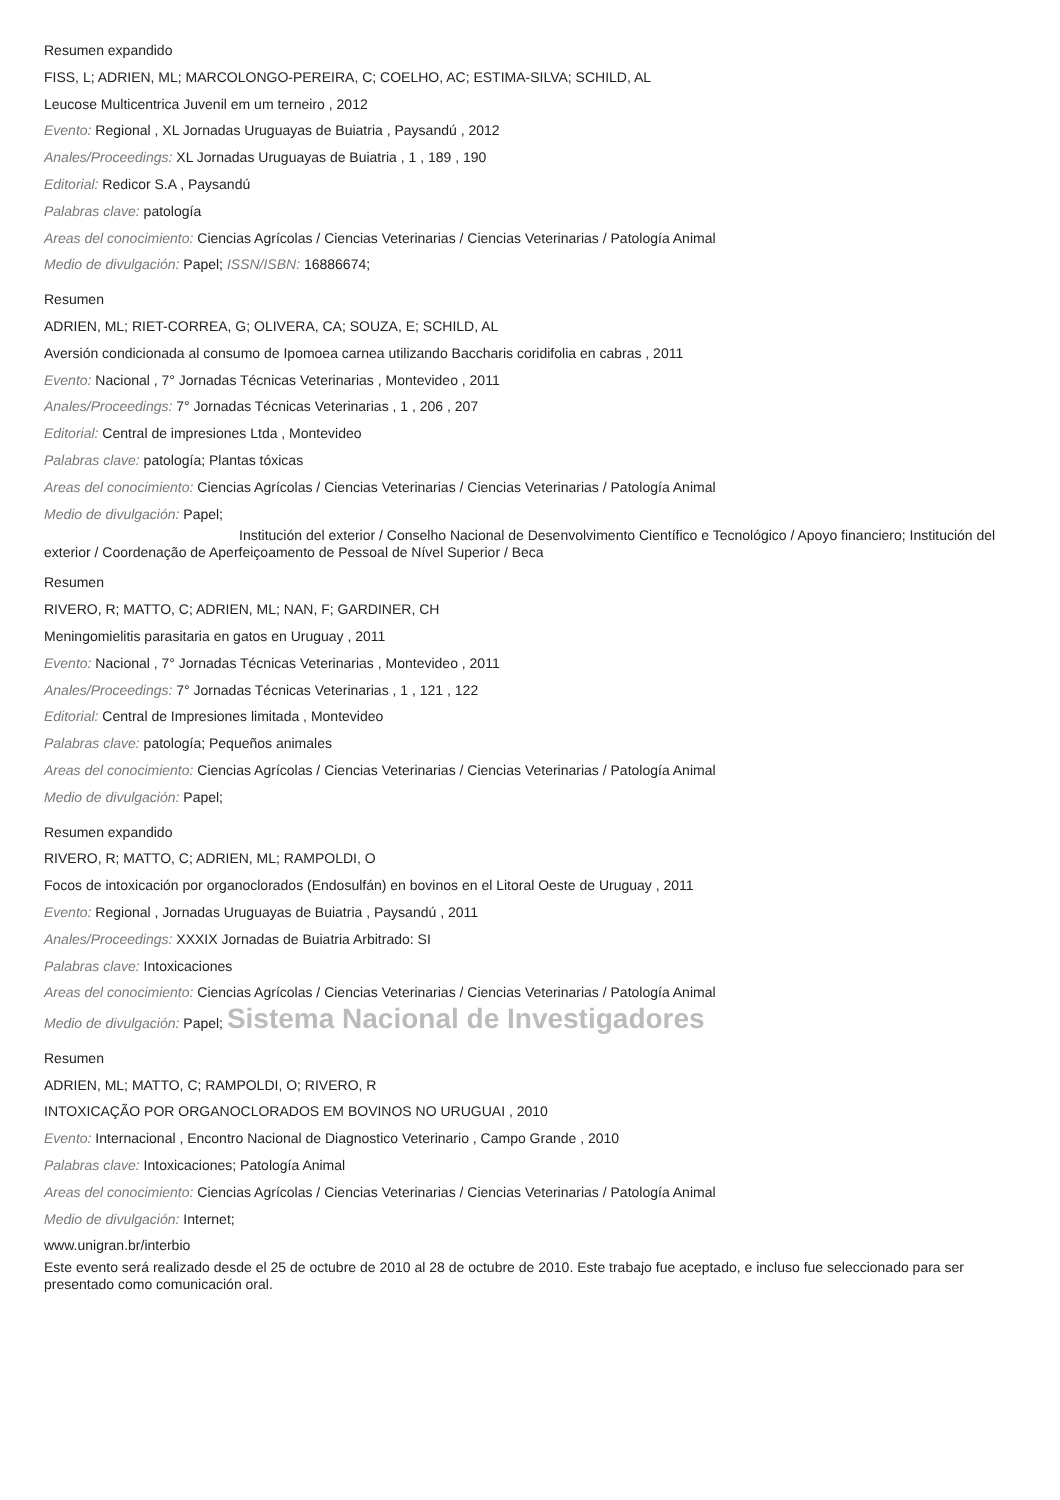Resumen expandido
FISS, L; ADRIEN, ML; MARCOLONGO-PEREIRA, C; COELHO, AC; ESTIMA-SILVA; SCHILD, AL
Leucose Multicentrica Juvenil em um terneiro , 2012
Evento: Regional , XL Jornadas Uruguayas de Buiatria , Paysandú , 2012
Anales/Proceedings: XL Jornadas Uruguayas de Buiatria , 1 , 189 , 190
Editorial: Redicor S.A , Paysandú
Palabras clave: patología
Areas del conocimiento: Ciencias Agrícolas / Ciencias Veterinarias / Ciencias Veterinarias / Patología Animal
Medio de divulgación: Papel; ISSN/ISBN: 16886674;
Resumen
ADRIEN, ML; RIET-CORREA, G; OLIVERA, CA; SOUZA, E; SCHILD, AL
Aversión condicionada al consumo de Ipomoea carnea utilizando Baccharis coridifolia en cabras , 2011
Evento: Nacional , 7° Jornadas Técnicas Veterinarias , Montevideo , 2011
Anales/Proceedings: 7° Jornadas Técnicas Veterinarias , 1 , 206 , 207
Editorial: Central de impresiones Ltda , Montevideo
Palabras clave: patología; Plantas tóxicas
Areas del conocimiento: Ciencias Agrícolas / Ciencias Veterinarias / Ciencias Veterinarias / Patología Animal
Medio de divulgación: Papel;
Institución del exterior / Conselho Nacional de Desenvolvimento Científico e Tecnológico / Apoyo financiero; Institución del exterior / Coordenação de Aperfeiçoamento de Pessoal de Nível Superior / Beca
Resumen
RIVERO, R; MATTO, C; ADRIEN, ML; NAN, F; GARDINER, CH
Meningomielitis parasitaria en gatos en Uruguay , 2011
Evento: Nacional , 7° Jornadas Técnicas Veterinarias , Montevideo , 2011
Anales/Proceedings: 7° Jornadas Técnicas Veterinarias , 1 , 121 , 122
Editorial: Central de Impresiones limitada , Montevideo
Palabras clave: patología; Pequeños animales
Areas del conocimiento: Ciencias Agrícolas / Ciencias Veterinarias / Ciencias Veterinarias / Patología Animal
Medio de divulgación: Papel;
Resumen expandido
RIVERO, R; MATTO, C; ADRIEN, ML; RAMPOLDI, O
Focos de intoxicación por organoclorados (Endosulfán) en bovinos en el Litoral Oeste de Uruguay , 2011
Evento: Regional , Jornadas Uruguayas de Buiatria , Paysandú , 2011
Anales/Proceedings: XXXIX Jornadas de Buiatria Arbitrado: SI
Palabras clave: Intoxicaciones
Areas del conocimiento: Ciencias Agrícolas / Ciencias Veterinarias / Ciencias Veterinarias / Patología Animal
Medio de divulgación: Papel; Sistema Nacional de Investigadores
Resumen
ADRIEN, ML; MATTO, C; RAMPOLDI, O; RIVERO, R
INTOXICAÇÃO POR ORGANOCLORADOS EM BOVINOS NO URUGUAI , 2010
Evento: Internacional , Encontro Nacional de Diagnostico Veterinario , Campo Grande , 2010
Palabras clave: Intoxicaciones; Patología Animal
Areas del conocimiento: Ciencias Agrícolas / Ciencias Veterinarias / Ciencias Veterinarias / Patología Animal
Medio de divulgación: Internet;
www.unigran.br/interbio
Este evento será realizado desde el 25 de octubre de 2010 al 28 de octubre de 2010. Este trabajo fue aceptado, e incluso fue seleccionado para ser presentado como comunicación oral.